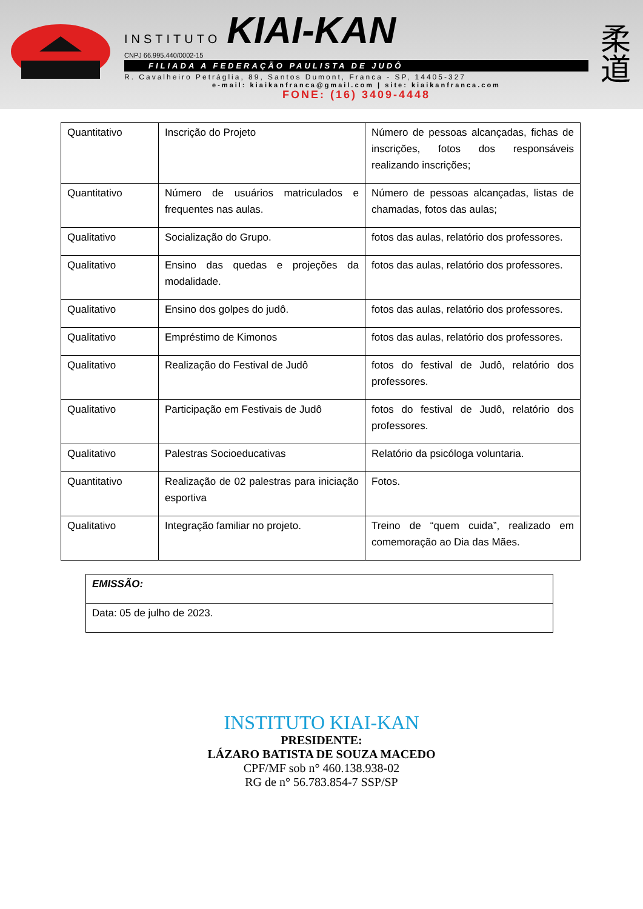INSTITUTO KIAI-KAN
CNPJ 66.995.440/0002-15
FILIADA A FEDERAÇÃO PAULISTA DE JUDÔ
R. Cavalheiro Petráglia, 89, Santos Dumont, Franca - SP, 14405-327
e-mail: kiaikanfranca@gmail.com | site: kiaikanfranca.com
FONE: (16) 3409-4448
柔
道
| Quantitativo | Inscrição do Projeto | Número de pessoas alcançadas, fichas de inscrições, fotos dos responsáveis realizando inscrições; |
| Quantitativo | Número de usuários matriculados e frequentes nas aulas. | Número de pessoas alcançadas, listas de chamadas, fotos das aulas; |
| Qualitativo | Socialização do Grupo. | fotos das aulas, relatório dos professores. |
| Qualitativo | Ensino das quedas e projeções da modalidade. | fotos das aulas, relatório dos professores. |
| Qualitativo | Ensino dos golpes do judô. | fotos das aulas, relatório dos professores. |
| Qualitativo | Empréstimo de Kimonos | fotos das aulas, relatório dos professores. |
| Qualitativo | Realização do Festival de Judô | fotos do festival de Judô, relatório dos professores. |
| Qualitativo | Participação em Festivais de Judô | fotos do festival de Judô, relatório dos professores. |
| Qualitativo | Palestras Socioeducativas | Relatório da psicóloga voluntaria. |
| Quantitativo | Realização de 02 palestras para iniciação esportiva | Fotos. |
| Qualitativo | Integração familiar no projeto. | Treino de “quem cuida”, realizado em comemoração ao Dia das Mães. |
| EMISSÃO: |
| Data: 05 de julho de 2023. |
INSTITUTO KIAI-KAN
PRESIDENTE:
LÁZARO BATISTA DE SOUZA MACEDO
CPF/MF sob n° 460.138.938-02
RG de n° 56.783.854-7 SSP/SP